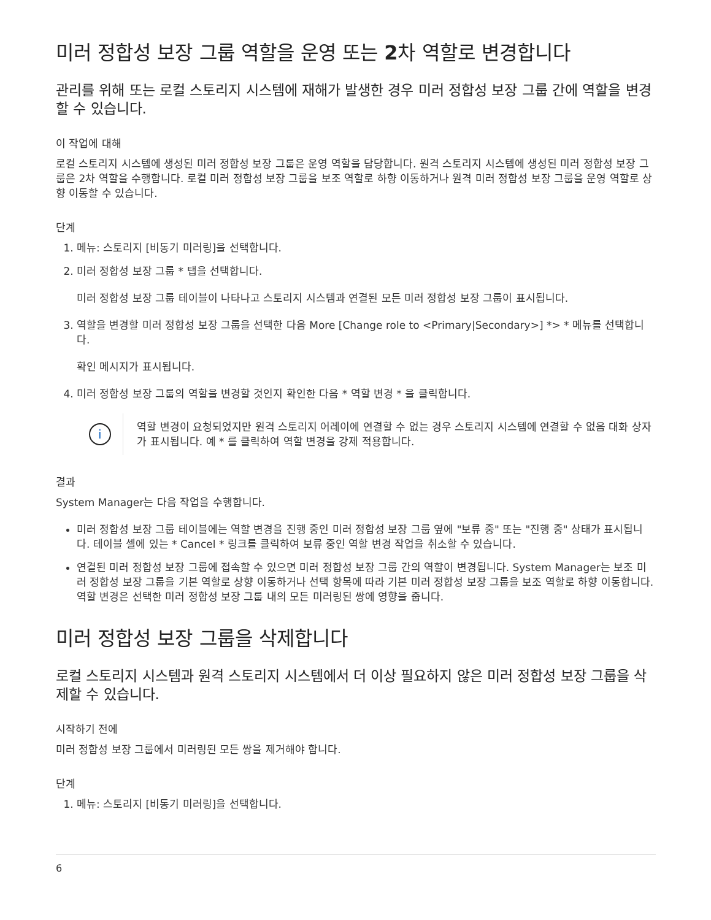미러 정합성 보장 그룹 역할을 운영 또는 2차 역할로 변경합니다
관리를 위해 또는 로컬 스토리지 시스템에 재해가 발생한 경우 미러 정합성 보장 그룹 간에 역할을 변경할 수 있습니다.
이 작업에 대해
로컬 스토리지 시스템에 생성된 미러 정합성 보장 그룹은 운영 역할을 담당합니다. 원격 스토리지 시스템에 생성된 미러 정합성 보장 그룹은 2차 역할을 수행합니다. 로컬 미러 정합성 보장 그룹을 보조 역할로 하향 이동하거나 원격 미러 정합성 보장 그룹을 운영 역할로 상향 이동할 수 있습니다.
단계
1. 메뉴: 스토리지 [비동기 미러링]을 선택합니다.
2. 미러 정합성 보장 그룹 * 탭을 선택합니다.
미러 정합성 보장 그룹 테이블이 나타나고 스토리지 시스템과 연결된 모든 미러 정합성 보장 그룹이 표시됩니다.
3. 역할을 변경할 미러 정합성 보장 그룹을 선택한 다음 More [Change role to <Primary|Secondary>] *> * 메뉴를 선택합니다.
확인 메시지가 표시됩니다.
4. 미러 정합성 보장 그룹의 역할을 변경할 것인지 확인한 다음 * 역할 변경 * 을 클릭합니다.
i
역할 변경이 요청되었지만 원격 스토리지 어레이에 연결할 수 없는 경우 스토리지 시스템에 연결할 수 없음 대화 상자가 표시됩니다. 예 * 를 클릭하여 역할 변경을 강제 적용합니다.
결과
System Manager는 다음 작업을 수행합니다.
미러 정합성 보장 그룹 테이블에는 역할 변경을 진행 중인 미러 정합성 보장 그룹 옆에 "보류 중" 또는 "진행 중" 상태가 표시됩니다. 테이블 셀에 있는 * Cancel * 링크를 클릭하여 보류 중인 역할 변경 작업을 취소할 수 있습니다.
연결된 미러 정합성 보장 그룹에 접속할 수 있으면 미러 정합성 보장 그룹 간의 역할이 변경됩니다. System Manager는 보조 미러 정합성 보장 그룹을 기본 역할로 상향 이동하거나 선택 항목에 따라 기본 미러 정합성 보장 그룹을 보조 역할로 하향 이동합니다. 역할 변경은 선택한 미러 정합성 보장 그룹 내의 모든 미러링된 쌍에 영향을 줍니다.
미러 정합성 보장 그룹을 삭제합니다
로컬 스토리지 시스템과 원격 스토리지 시스템에서 더 이상 필요하지 않은 미러 정합성 보장 그룹을 삭제할 수 있습니다.
시작하기 전에
미러 정합성 보장 그룹에서 미러링된 모든 쌍을 제거해야 합니다.
단계
1. 메뉴: 스토리지 [비동기 미러링]을 선택합니다.
6